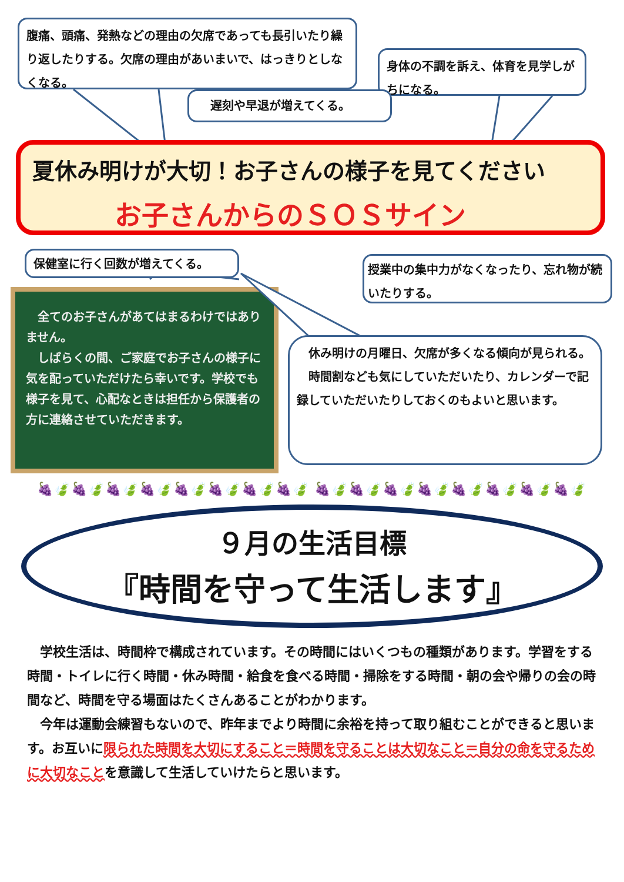腹痛、頭痛、発熱などの理由の欠席であっても長引いたり繰り返したりする。欠席の理由があいまいで、はっきりとしなくなる。
身体の不調を訴え、体育を見学しがちになる。
遅刻や早退が増えてくる。
夏休み明けが大切！お子さんの様子を見てください
お子さんからのＳＯＳサイン
保健室に行く回数が増えてくる。
授業中の集中力がなくなったり、忘れ物が続いたりする。
　全てのお子さんがあてはまるわけではありません。
　しばらくの間、ご家庭でお子さんの様子に気を配っていただけたら幸いです。学校でも様子を見て、心配なときは担任から保護者の方に連絡させていただきます。
　休み明けの月曜日、欠席が多くなる傾向が見られる。
　時間割なども気にしていただいたり、カレンダーで記録していただいたりしておくのもよいと思います。
🍇🍃🍇🍃🍇🍃🍇🍃🍇🍃🍇🍃🍇🍃🍇🍃 🍇🍃🍇🍃🍇🍃🍇🍃🍇🍃🍇🍃🍇🍃🍇🍃
９月の生活目標
『時間を守って生活します』
　学校生活は、時間枠で構成されています。その時間にはいくつもの種類があります。学習をする時間・トイレに行く時間・休み時間・給食を食べる時間・掃除をする時間・朝の会や帰りの会の時間など、時間を守る場面はたくさんあることがわかります。
　今年は運動会練習もないので、昨年までより時間に余裕を持って取り組むことができると思います。お互いに限られた時間を大切にすること＝時間を守ることは大切なこと＝自分の命を守るために大切なことを意識して生活していけたらと思います。